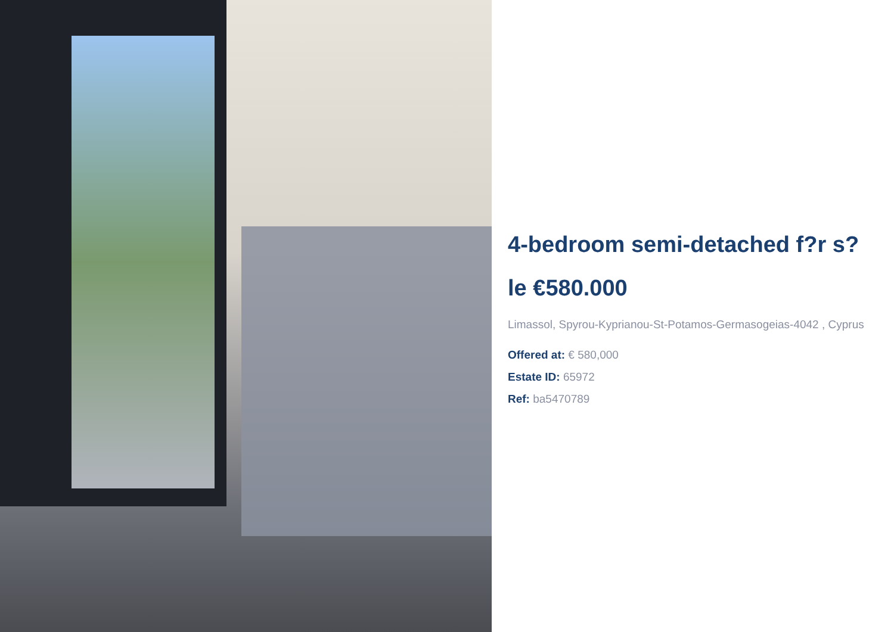4-bedroom semi-detached f?r s?le €580.000
Limassol, Spyrou-Kyprianou-St-Potamos-Germasogeias-4042 , Cyprus
Offered at: € 580,000
Estate ID: 65972
Ref: ba5470789